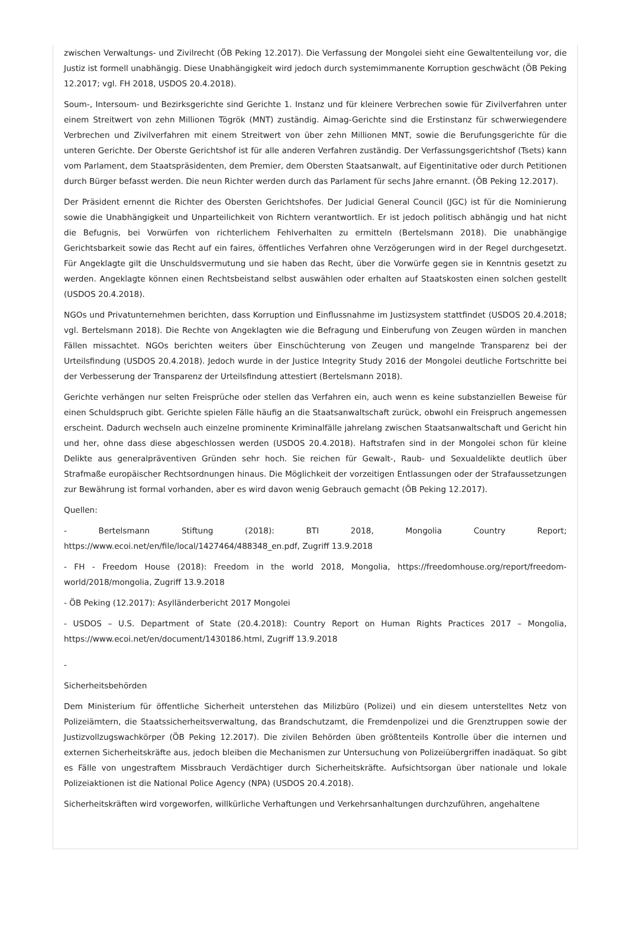zwischen Verwaltungs- und Zivilrecht (ÖB Peking 12.2017). Die Verfassung der Mongolei sieht eine Gewaltenteilung vor, die Justiz ist formell unabhängig. Diese Unabhängigkeit wird jedoch durch systemimmanente Korruption geschwächt (ÖB Peking 12.2017; vgl. FH 2018, USDOS 20.4.2018).
Soum-, Intersoum- und Bezirksgerichte sind Gerichte 1. Instanz und für kleinere Verbrechen sowie für Zivilverfahren unter einem Streitwert von zehn Millionen Tögrök (MNT) zuständig. Aimag-Gerichte sind die Erstinstanz für schwerwiegendere Verbrechen und Zivilverfahren mit einem Streitwert von über zehn Millionen MNT, sowie die Berufungsgerichte für die unteren Gerichte. Der Oberste Gerichtshof ist für alle anderen Verfahren zuständig. Der Verfassungsgerichtshof (Tsets) kann vom Parlament, dem Staatspräsidenten, dem Premier, dem Obersten Staatsanwalt, auf Eigentinitative oder durch Petitionen durch Bürger befasst werden. Die neun Richter werden durch das Parlament für sechs Jahre ernannt. (ÖB Peking 12.2017).
Der Präsident ernennt die Richter des Obersten Gerichtshofes. Der Judicial General Council (JGC) ist für die Nominierung sowie die Unabhängigkeit und Unparteilichkeit von Richtern verantwortlich. Er ist jedoch politisch abhängig und hat nicht die Befugnis, bei Vorwürfen von richterlichem Fehlverhalten zu ermitteln (Bertelsmann 2018). Die unabhängige Gerichtsbarkeit sowie das Recht auf ein faires, öffentliches Verfahren ohne Verzögerungen wird in der Regel durchgesetzt. Für Angeklagte gilt die Unschuldsvermutung und sie haben das Recht, über die Vorwürfe gegen sie in Kenntnis gesetzt zu werden. Angeklagte können einen Rechtsbeistand selbst auswählen oder erhalten auf Staatskosten einen solchen gestellt (USDOS 20.4.2018).
NGOs und Privatunternehmen berichten, dass Korruption und Einflussnahme im Justizsystem stattfindet (USDOS 20.4.2018; vgl. Bertelsmann 2018). Die Rechte von Angeklagten wie die Befragung und Einberufung von Zeugen würden in manchen Fällen missachtet. NGOs berichten weiters über Einschüchterung von Zeugen und mangelnde Transparenz bei der Urteilsfindung (USDOS 20.4.2018). Jedoch wurde in der Justice Integrity Study 2016 der Mongolei deutliche Fortschritte bei der Verbesserung der Transparenz der Urteilsfindung attestiert (Bertelsmann 2018).
Gerichte verhängen nur selten Freisprüche oder stellen das Verfahren ein, auch wenn es keine substanziellen Beweise für einen Schuldspruch gibt. Gerichte spielen Fälle häufig an die Staatsanwaltschaft zurück, obwohl ein Freispruch angemessen erscheint. Dadurch wechseln auch einzelne prominente Kriminalfälle jahrelang zwischen Staatsanwaltschaft und Gericht hin und her, ohne dass diese abgeschlossen werden (USDOS 20.4.2018). Haftstrafen sind in der Mongolei schon für kleine Delikte aus generalpräventiven Gründen sehr hoch. Sie reichen für Gewalt-, Raub- und Sexualdelikte deutlich über Strafmaße europäischer Rechtsordnungen hinaus. Die Möglichkeit der vorzeitigen Entlassungen oder der Strafaussetzungen zur Bewährung ist formal vorhanden, aber es wird davon wenig Gebrauch gemacht (ÖB Peking 12.2017).
Quellen:
- Bertelsmann Stiftung (2018): BTI 2018, Mongolia Country Report; https://www.ecoi.net/en/file/local/1427464/488348_en.pdf, Zugriff 13.9.2018
- FH - Freedom House (2018): Freedom in the world 2018, Mongolia, https://freedomhouse.org/report/freedom-world/2018/mongolia, Zugriff 13.9.2018
- ÖB Peking (12.2017): Asylländerbericht 2017 Mongolei
- USDOS – U.S. Department of State (20.4.2018): Country Report on Human Rights Practices 2017 – Mongolia, https://www.ecoi.net/en/document/1430186.html, Zugriff 13.9.2018
-
Sicherheitsbehörden
Dem Ministerium für öffentliche Sicherheit unterstehen das Milizbüro (Polizei) und ein diesem unterstelltes Netz von Polizeiämtern, die Staatssicherheitsverwaltung, das Brandschutzamt, die Fremdenpolizei und die Grenztruppen sowie der Justizvollzugswachkörper (ÖB Peking 12.2017). Die zivilen Behörden üben größtenteils Kontrolle über die internen und externen Sicherheitskräfte aus, jedoch bleiben die Mechanismen zur Untersuchung von Polizeiübergriffen inadäquat. So gibt es Fälle von ungestraftem Missbrauch Verdächtiger durch Sicherheitskräfte. Aufsichtsorgan über nationale und lokale Polizeiaktionen ist die National Police Agency (NPA) (USDOS 20.4.2018).
Sicherheitskräften wird vorgeworfen, willkürliche Verhaftungen und Verkehrsanhaltungen durchzuführen, angehaltene